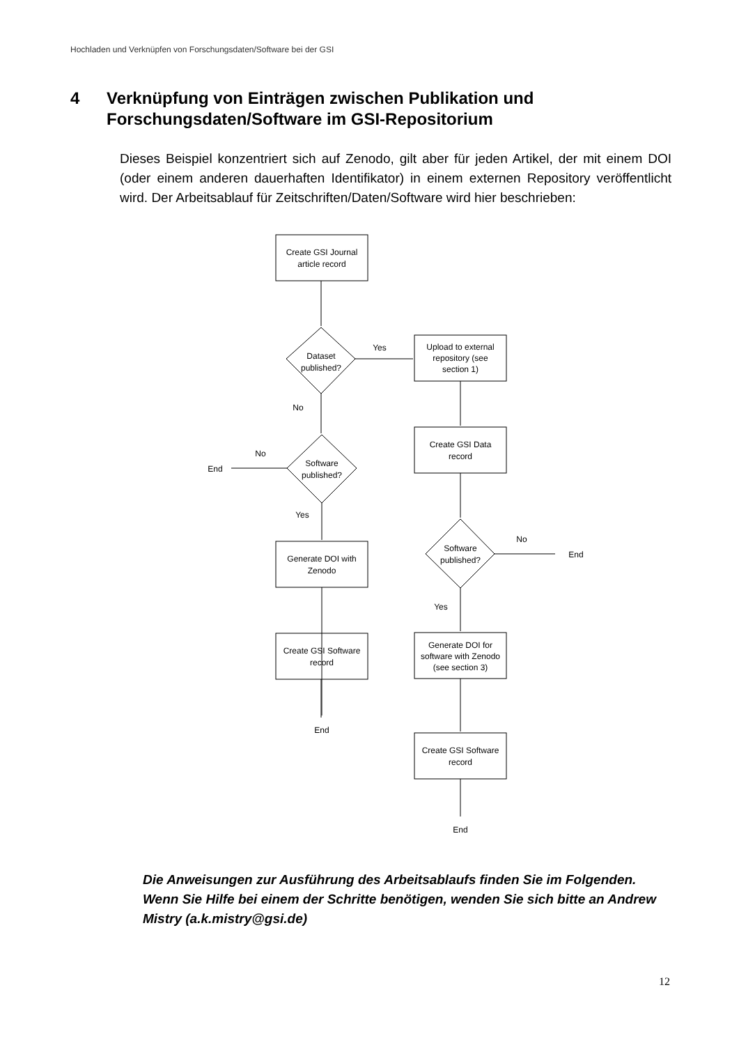Hochladen und Verknüpfen von Forschungsdaten/Software bei der GSI
4 Verknüpfung von Einträgen zwischen Publikation und
Forschungsdaten/Software im GSI-Repositorium
Dieses Beispiel konzentriert sich auf Zenodo, gilt aber für jeden Artikel, der mit einem DOI (oder einem anderen dauerhaften Identifikator) in einem externen Repository veröffentlicht wird. Der Arbeitsablauf für Zeitschriften/Daten/Software wird hier beschrieben:
Create GSI Journal
article record
Dataset
published?
Yes
Upload to external
repository (see
section 1)
No
Create GSI Data
record
No
End
Software
published?
Yes
Software
published?
No
End
Generate DOI with
Zenodo
Yes
Create GSI Software
record
Generate DOI for
software with Zenodo
(see section 3)
End
Create GSI Software
record
End
Die Anweisungen zur Ausführung des Arbeitsablaufs finden Sie im Folgenden. Wenn Sie Hilfe bei einem der Schritte benötigen, wenden Sie sich bitte an Andrew Mistry (a.k.mistry@gsi.de)
12